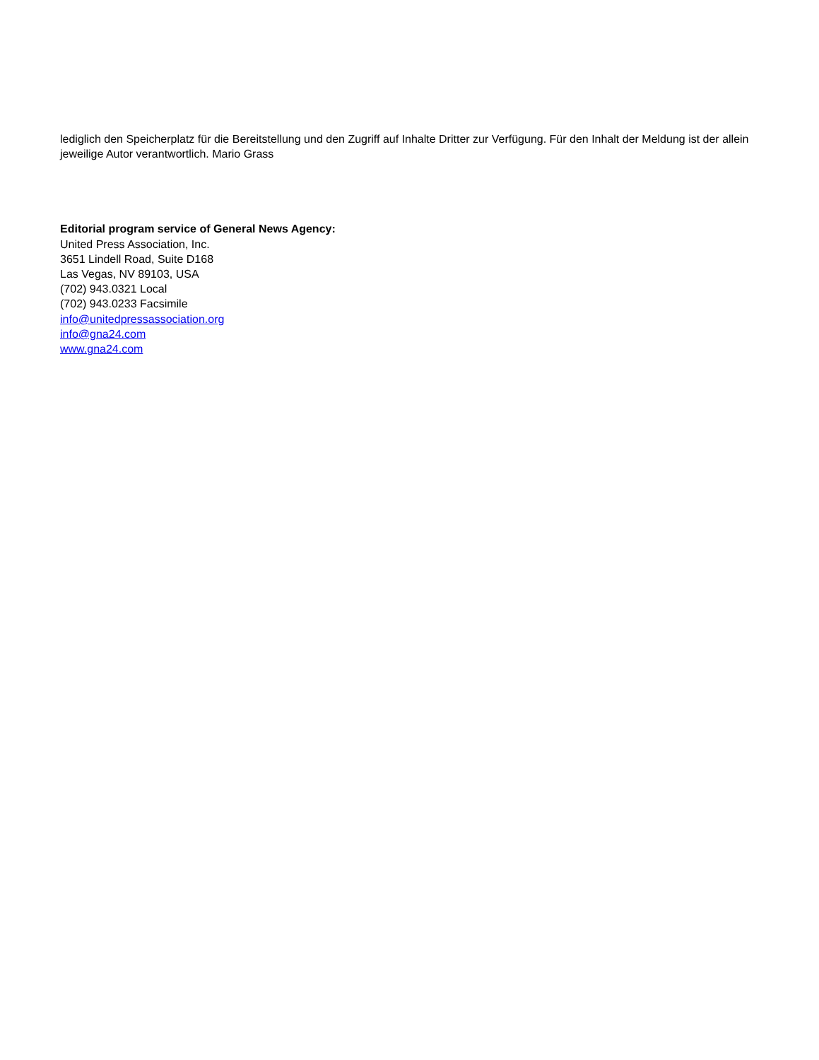lediglich den Speicherplatz für die Bereitstellung und den Zugriff auf Inhalte Dritter zur Verfügung. Für den Inhalt der Meldung ist der allein jeweilige Autor verantwortlich. Mario Grass
Editorial program service of General News Agency:
United Press Association, Inc.
3651 Lindell Road, Suite D168
Las Vegas, NV 89103, USA
(702) 943.0321 Local
(702) 943.0233 Facsimile
info@unitedpressassociation.org
info@gna24.com
www.gna24.com